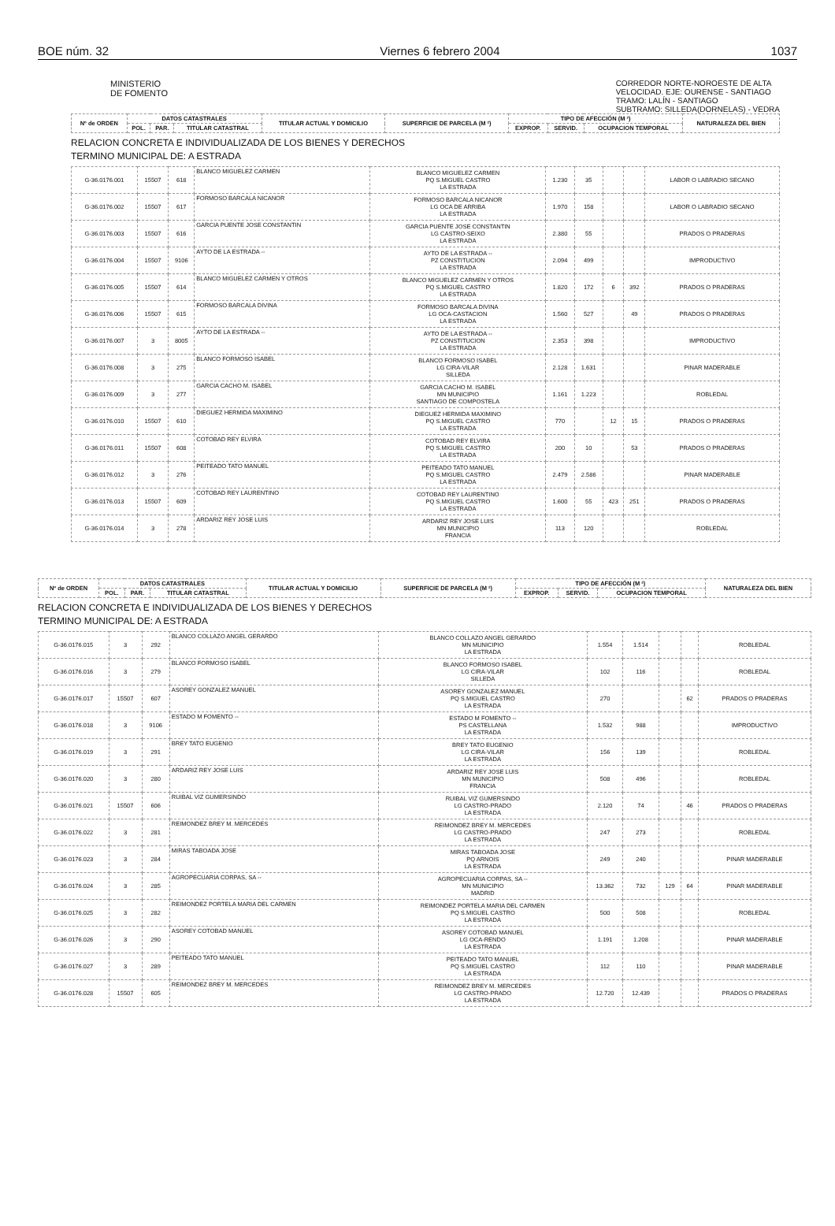BOE núm. 32 Viernes 6 febrero 2004 1037
MINISTERIO
DE FOMENTO
CORREDOR NORTE-NOROESTE DE ALTA
VELOCIDAD. EJE: OURENSE - SANTIAGO
TRAMO: LALÍN - SANTIAGO
SUBTRAMO: SILLEDA(DORNELAS) - VEDRA
| Nº de ORDEN | DATOS CATASTRALES | | | TITULAR ACTUAL Y DOMICILIO | SUPERFICIE DE PARCELA (M ²) | TIPO DE AFECCIÓN (M ²) | | | NATURALEZA DEL BIEN |
| --- | --- | --- | --- | --- | --- | --- | --- | --- | --- |
| | POL. | PAR. | TITULAR CATASTRAL | | | EXPROP. | SERVID. | OCUPACION TEMPORAL | |
RELACION CONCRETA E INDIVIDUALIZADA DE LOS BIENES Y DERECHOS
TERMINO MUNICIPAL DE: A ESTRADA
| G-36.0176.001 | 15507 | 618 | BLANCO MIGUELEZ CARMEN | BLANCO MIGUELEZ CARMEN PQ S.MIGUEL CASTRO LA ESTRADA | 1.230 | 35 | | | LABOR O LABRADIO SECANO |
| G-36.0176.002 | 15507 | 617 | FORMOSO BARCALA NICANOR | FORMOSO BARCALA NICANOR LG OCA DE ARRIBA LA ESTRADA | 1.970 | 158 | | | LABOR O LABRADIO SECANO |
| G-36.0176.003 | 15507 | 616 | GARCIA PUENTE JOSE CONSTANTIN | GARCIA PUENTE JOSE CONSTANTIN LG CASTRO-SEIXO LA ESTRADA | 2.380 | 55 | | | PRADOS O PRADERAS |
| G-36.0176.004 | 15507 | 9106 | AYTO DE LA ESTRADA -- | AYTO DE LA ESTRADA -- PZ CONSTITUCION LA ESTRADA | 2.094 | 499 | | | IMPRODUCTIVO |
| G-36.0176.005 | 15507 | 614 | BLANCO MIGUELEZ CARMEN Y OTROS | BLANCO MIGUELEZ CARMEN Y OTROS PQ S.MIGUEL CASTRO LA ESTRADA | 1.820 | 172 | 6 | 392 | PRADOS O PRADERAS |
| G-36.0176.006 | 15507 | 615 | FORMOSO BARCALA DIVINA | FORMOSO BARCALA DIVINA LG OCA-CASTACION LA ESTRADA | 1.560 | 527 | | 49 | PRADOS O PRADERAS |
| G-36.0176.007 | 3 | 8005 | AYTO DE LA ESTRADA -- | AYTO DE LA ESTRADA -- PZ CONSTITUCION LA ESTRADA | 2.353 | 398 | | | IMPRODUCTIVO |
| G-36.0176.008 | 3 | 275 | BLANCO FORMOSO ISABEL | BLANCO FORMOSO ISABEL LG CIRA-VILAR SILLEDA | 2.128 | 1.631 | | | PINAR MADERABLE |
| G-36.0176.009 | 3 | 277 | GARCIA CACHO M. ISABEL | GARCIA CACHO M. ISABEL MN MUNICIPIO SANTIAGO DE COMPOSTELA | 1.161 | 1.223 | | | ROBLEDAL |
| G-36.0176.010 | 15507 | 610 | DIEGUEZ HERMIDA MAXIMINO | DIEGUEZ HERMIDA MAXIMINO PQ S.MIGUEL CASTRO LA ESTRADA | 770 | | 12 | 15 | PRADOS O PRADERAS |
| G-36.0176.011 | 15507 | 608 | COTOBAD REY ELVIRA | COTOBAD REY ELVIRA PQ S.MIGUEL CASTRO LA ESTRADA | 200 | 10 | | 53 | PRADOS O PRADERAS |
| G-36.0176.012 | 3 | 276 | PEITEADO TATO MANUEL | PEITEADO TATO MANUEL PQ S.MIGUEL CASTRO LA ESTRADA | 2.479 | 2.586 | | | PINAR MADERABLE |
| G-36.0176.013 | 15507 | 609 | COTOBAD REY LAURENTINO | COTOBAD REY LAURENTINO PQ S.MIGUEL CASTRO LA ESTRADA | 1.600 | 55 | 423 | 251 | PRADOS O PRADERAS |
| G-36.0176.014 | 3 | 278 | ARDARIZ REY JOSE LUIS | ARDARIZ REY JOSE LUIS MN MUNICIPIO FRANCIA | 113 | 120 | | | ROBLEDAL |
| Nº de ORDEN | DATOS CATASTRALES | | | TITULAR ACTUAL Y DOMICILIO | SUPERFICIE DE PARCELA (M ²) | TIPO DE AFECCIÓN (M ²) | | | NATURALEZA DEL BIEN |
| --- | --- | --- | --- | --- | --- | --- | --- | --- | --- |
| | POL. | PAR. | TITULAR CATASTRAL | | | EXPROP. | SERVID. | OCUPACION TEMPORAL | |
RELACION CONCRETA E INDIVIDUALIZADA DE LOS BIENES Y DERECHOS
TERMINO MUNICIPAL DE: A ESTRADA
| G-36.0176.015 | 3 | 292 | BLANCO COLLAZO ANGEL GERARDO | BLANCO COLLAZO ANGEL GERARDO MN MUNICIPIO LA ESTRADA | 1.554 | 1.514 | | | ROBLEDAL |
| G-36.0176.016 | 3 | 279 | BLANCO FORMOSO ISABEL | BLANCO FORMOSO ISABEL LG CIRA-VILAR SILLEDA | 102 | 116 | | | ROBLEDAL |
| G-36.0176.017 | 15507 | 607 | ASOREY GONZALEZ MANUEL | ASOREY GONZALEZ MANUEL PQ S.MIGUEL CASTRO LA ESTRADA | 270 | | | 62 | PRADOS O PRADERAS |
| G-36.0176.018 | 3 | 9106 | ESTADO M FOMENTO -- | ESTADO M FOMENTO -- PS CASTELLANA LA ESTRADA | 1.532 | 988 | | | IMPRODUCTIVO |
| G-36.0176.019 | 3 | 291 | BREY TATO EUGENIO | BREY TATO EUGENIO LG CIRA-VILAR LA ESTRADA | 156 | 139 | | | ROBLEDAL |
| G-36.0176.020 | 3 | 280 | ARDARIZ REY JOSE LUIS | ARDARIZ REY JOSE LUIS MN MUNICIPIO FRANCIA | 508 | 496 | | | ROBLEDAL |
| G-36.0176.021 | 15507 | 606 | RUIBAL VIZ GUMERSINDO | RUIBAL VIZ GUMERSINDO LG CASTRO-PRADO LA ESTRADA | 2.120 | 74 | | 46 | PRADOS O PRADERAS |
| G-36.0176.022 | 3 | 281 | REIMONDEZ BREY M. MERCEDES | REIMONDEZ BREY M. MERCEDES LG CASTRO-PRADO LA ESTRADA | 247 | 273 | | | ROBLEDAL |
| G-36.0176.023 | 3 | 284 | MIRAS TABOADA JOSE | MIRAS TABOADA JOSE PQ ARNOIS LA ESTRADA | 249 | 240 | | | PINAR MADERABLE |
| G-36.0176.024 | 3 | 285 | AGROPECUARIA CORPAS, SA -- | AGROPECUARIA CORPAS, SA -- MN MUNICIPIO MADRID | 13.362 | 732 | 129 | 64 | PINAR MADERABLE |
| G-36.0176.025 | 3 | 282 | REIMONDEZ PORTELA MARIA DEL CARMEN | REIMONDEZ PORTELA MARIA DEL CARMEN PQ S.MIGUEL CASTRO LA ESTRADA | 500 | 508 | | | ROBLEDAL |
| G-36.0176.026 | 3 | 290 | ASOREY COTOBAD MANUEL | ASOREY COTOBAD MANUEL LG OCA-RENDO LA ESTRADA | 1.191 | 1.208 | | | PINAR MADERABLE |
| G-36.0176.027 | 3 | 289 | PEITEADO TATO MANUEL | PEITEADO TATO MANUEL PQ S.MIGUEL CASTRO LA ESTRADA | 112 | 110 | | | PINAR MADERABLE |
| G-36.0176.028 | 15507 | 605 | REIMONDEZ BREY M. MERCEDES | REIMONDEZ BREY M. MERCEDES LG CASTRO-PRADO LA ESTRADA | 12.720 | 12.439 | | | PRADOS O PRADERAS |